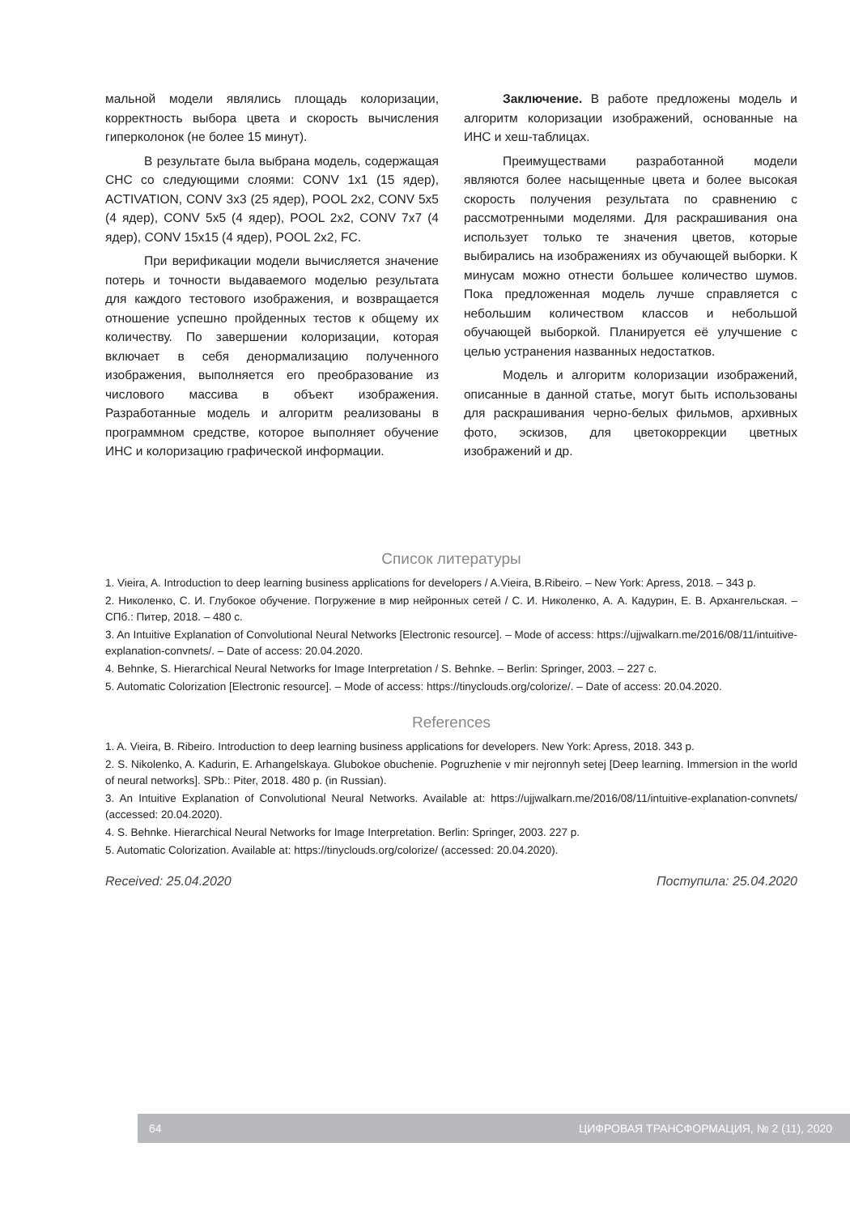мальной модели являлись площадь колоризации, корректность выбора цвета и скорость вычисления гиперколонок (не более 15 минут).
В результате была выбрана модель, содержащая СНС со следующими слоями: CONV 1x1 (15 ядер), ACTIVATION, CONV 3x3 (25 ядер), POOL 2x2, CONV 5x5 (4 ядер), CONV 5x5 (4 ядер), POOL 2x2, CONV 7x7 (4 ядер), CONV 15x15 (4 ядер), POOL 2x2, FC.
При верификации модели вычисляется значение потерь и точности выдаваемого моделью результата для каждого тестового изображения, и возвращается отношение успешно пройденных тестов к общему их количеству. По завершении колоризации, которая включает в себя денормализацию полученного изображения, выполняется его преобразование из числового массива в объект изображения. Разработанные модель и алгоритм реализованы в программном средстве, которое выполняет обучение ИНС и колоризацию графической информации.
Заключение. В работе предложены модель и алгоритм колоризации изображений, основанные на ИНС и хеш-таблицах.
Преимуществами разработанной модели являются более насыщенные цвета и более высокая скорость получения результата по сравнению с рассмотренными моделями. Для раскрашивания она использует только те значения цветов, которые выбирались на изображениях из обучающей выборки. К минусам можно отнести большее количество шумов. Пока предложенная модель лучше справляется с небольшим количеством классов и небольшой обучающей выборкой. Планируется её улучшение с целью устранения названных недостатков.
Модель и алгоритм колоризации изображений, описанные в данной статье, могут быть использованы для раскрашивания черно-белых фильмов, архивных фото, эскизов, для цветокоррекции цветных изображений и др.
Список литературы
1. Vieira, A. Introduction to deep learning business applications for developers / A.Vieira, B.Ribeiro. – New York: Apress, 2018. – 343 p.
2. Николенко, С. И. Глубокое обучение. Погружение в мир нейронных сетей / С. И. Николенко, А. А. Кадурин, Е. В. Архангельская. – СПб.: Питер, 2018. – 480 с.
3. An Intuitive Explanation of Convolutional Neural Networks [Electronic resource]. – Mode of access: https://ujjwalkarn.me/2016/08/11/intuitive-explanation-convnets/. – Date of access: 20.04.2020.
4. Behnke, S. Hierarchical Neural Networks for Image Interpretation / S. Behnke. – Berlin: Springer, 2003. – 227 c.
5. Automatic Colorization [Electronic resource]. – Mode of access: https://tinyclouds.org/colorize/. – Date of access: 20.04.2020.
References
1. A. Vieira, B. Ribeiro. Introduction to deep learning business applications for developers. New York: Apress, 2018. 343 p.
2. S. Nikolenko, A. Kadurin, E. Arhangelskaya. Glubokoe obuchenie. Pogruzhenie v mir nejronnyh setej [Deep learning. Immersion in the world of neural networks]. SPb.: Piter, 2018. 480 p. (in Russian).
3. An Intuitive Explanation of Convolutional Neural Networks. Available at: https://ujjwalkarn.me/2016/08/11/intuitive-explanation-convnets/ (accessed: 20.04.2020).
4. S. Behnke. Hierarchical Neural Networks for Image Interpretation. Berlin: Springer, 2003. 227 p.
5. Automatic Colorization. Available at: https://tinyclouds.org/colorize/ (accessed: 20.04.2020).
Received: 25.04.2020 Поступила: 25.04.2020
64 ЦИФРОВАЯ ТРАНСФОРМАЦИЯ, № 2 (11), 2020